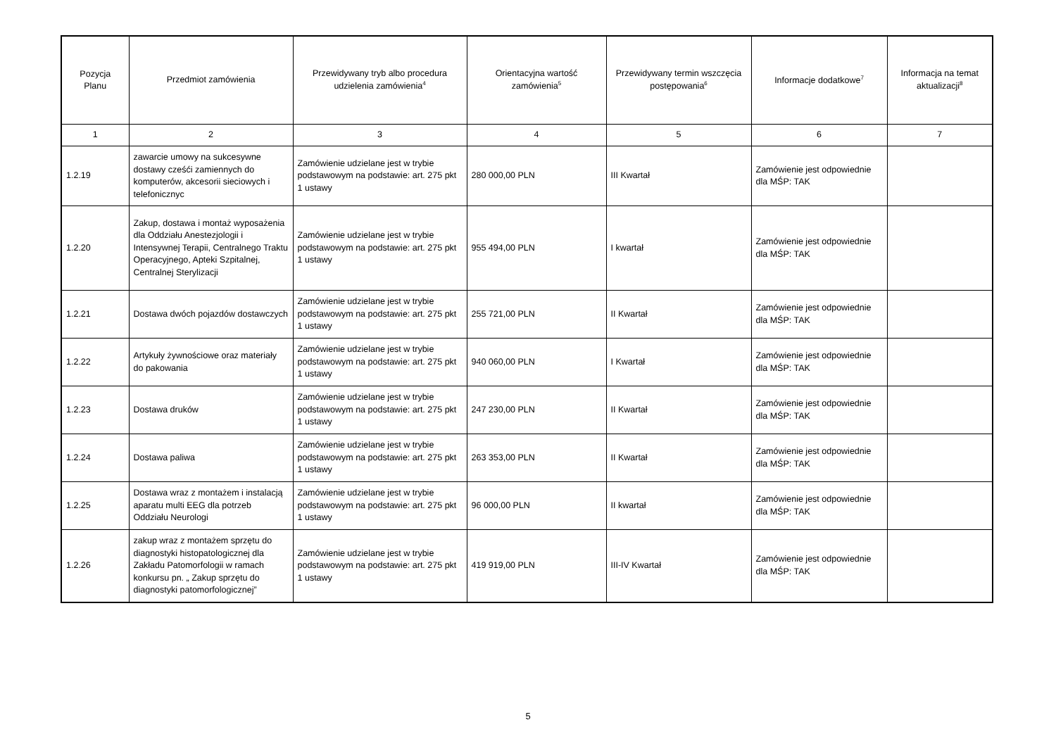| Pozycja Planu | Przedmiot zamówienia | Przewidywany tryb albo procedura udzielenia zamówienia<sup>4</sup> | Orientacyjna wartość zamówienia<sup>5</sup> | Przewidywany termin wszczęcia postępowania<sup>6</sup> | Informacje dodatkowe<sup>7</sup> | Informacja na temat aktualizacji<sup>8</sup> |
| --- | --- | --- | --- | --- | --- | --- |
| 1 | 2 | 3 | 4 | 5 | 6 | 7 |
| 1.2.19 | zawarcie umowy na sukcesywne dostawy cześći zamiennych do komputerów, akcesorii sieciowych i telefonicznyc | Zamówienie udzielane jest w trybie podstawowym na podstawie: art. 275 pkt 1 ustawy | 280 000,00 PLN | III Kwartał | Zamówienie jest odpowiednie dla MŚP: TAK | |
| 1.2.20 | Zakup, dostawa i montaż wyposażenia dla Oddziału Anestezjologii i Intensywnej Terapii, Centralnego Traktu Operacyjnego, Apteki Szpitalnej, Centralnej Sterylizacji | Zamówienie udzielane jest w trybie podstawowym na podstawie: art. 275 pkt 1 ustawy | 955 494,00 PLN | I kwartał | Zamówienie jest odpowiednie dla MŚP: TAK | |
| 1.2.21 | Dostawa dwóch pojazdów dostawczych | Zamówienie udzielane jest w trybie podstawowym na podstawie: art. 275 pkt 1 ustawy | 255 721,00 PLN | II Kwartał | Zamówienie jest odpowiednie dla MŚP: TAK | |
| 1.2.22 | Artykuły żywnościowe oraz materiały do pakowania | Zamówienie udzielane jest w trybie podstawowym na podstawie: art. 275 pkt 1 ustawy | 940 060,00 PLN | I Kwartał | Zamówienie jest odpowiednie dla MŚP: TAK | |
| 1.2.23 | Dostawa druków | Zamówienie udzielane jest w trybie podstawowym na podstawie: art. 275 pkt 1 ustawy | 247 230,00 PLN | II Kwartał | Zamówienie jest odpowiednie dla MŚP: TAK | |
| 1.2.24 | Dostawa paliwa | Zamówienie udzielane jest w trybie podstawowym na podstawie: art. 275 pkt 1 ustawy | 263 353,00 PLN | II Kwartał | Zamówienie jest odpowiednie dla MŚP: TAK | |
| 1.2.25 | Dostawa wraz z montażem i instalacją aparatu multi EEG dla potrzeb Oddziału Neurologi | Zamówienie udzielane jest w trybie podstawowym na podstawie: art. 275 pkt 1 ustawy | 96 000,00 PLN | II kwartał | Zamówienie jest odpowiednie dla MŚP: TAK | |
| 1.2.26 | zakup wraz z montażem sprzętu do diagnostyki histopatologicznej dla Zakładu Patomorfologii w ramach konkursu pn. „ Zakup sprzętu do diagnostyki patomorfologicznej” | Zamówienie udzielane jest w trybie podstawowym na podstawie: art. 275 pkt 1 ustawy | 419 919,00 PLN | III-IV Kwartał | Zamówienie jest odpowiednie dla MŚP: TAK | |
5